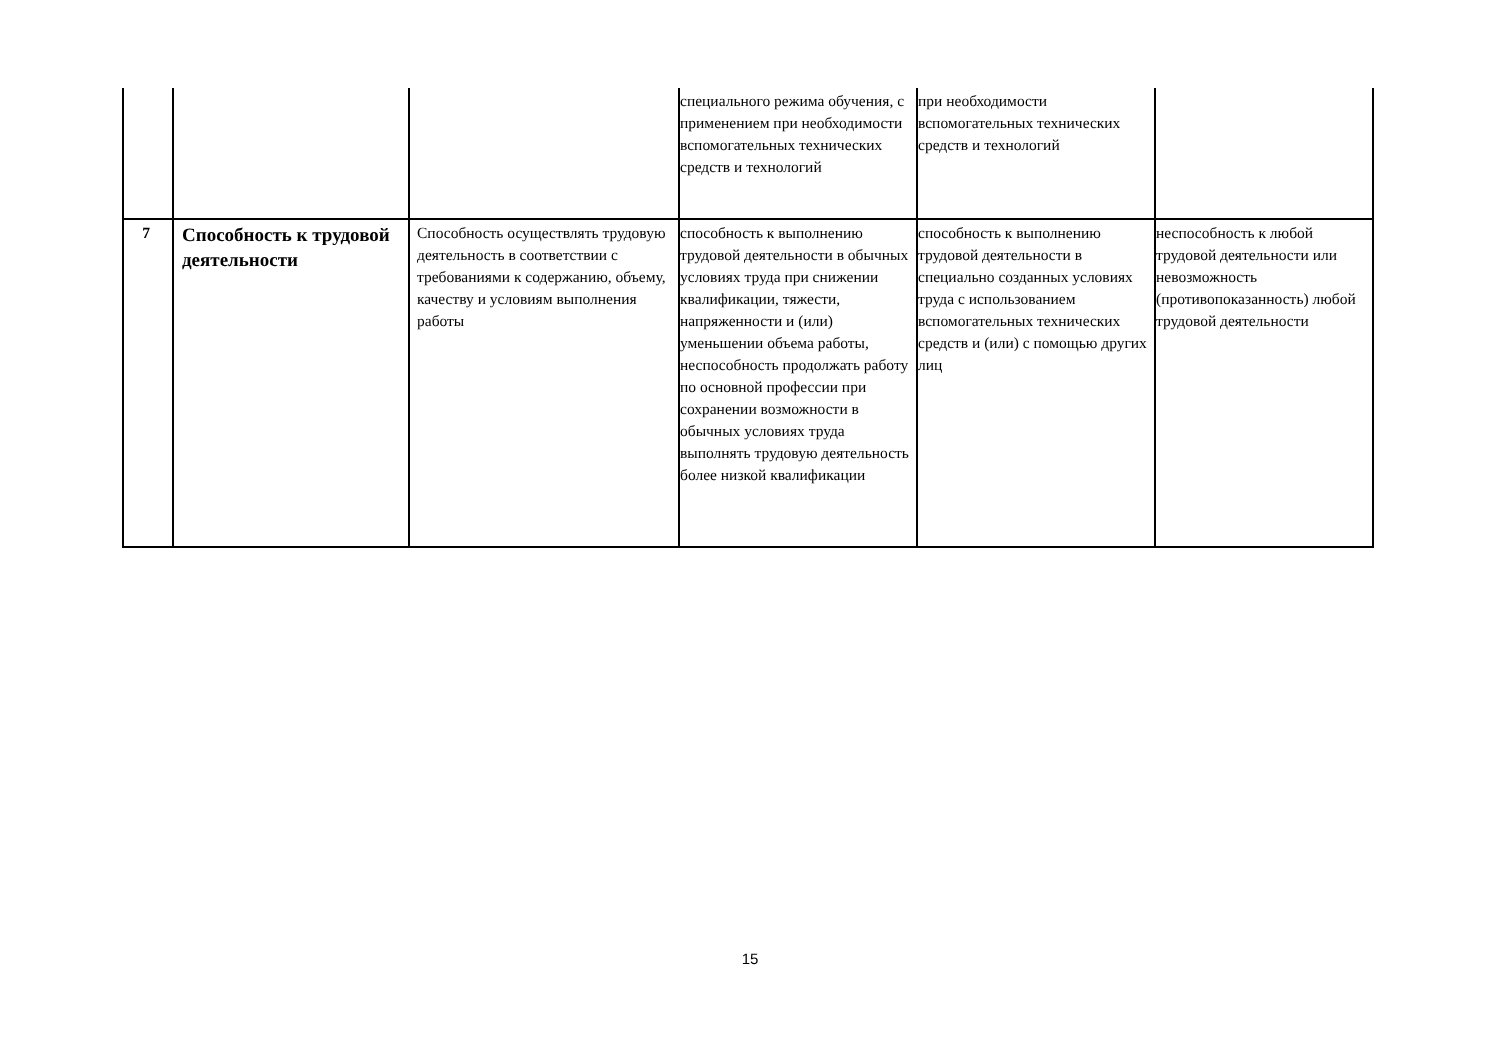| | | | специального режима обучения, с применением при необходимости вспомогательных технических средств и технологий | при необходимости вспомогательных технических средств и технологий | |
| 7 | Способность к трудовой деятельности | Способность осуществлять трудовую деятельность в соответствии с требованиями к содержанию, объему, качеству и условиям выполнения работы | способность к выполнению трудовой деятельности в обычных условиях труда при снижении квалификации, тяжести, напряженности и (или) уменьшении объема работы, неспособность продолжать работу по основной профессии при сохранении возможности в обычных условиях труда выполнять трудовую деятельность более низкой квалификации | способность к выполнению трудовой деятельности в специально созданных условиях труда с использованием вспомогательных технических средств и (или) с помощью других лиц | неспособность к любой трудовой деятельности или невозможность (противопоказанность) любой трудовой деятельности |
15